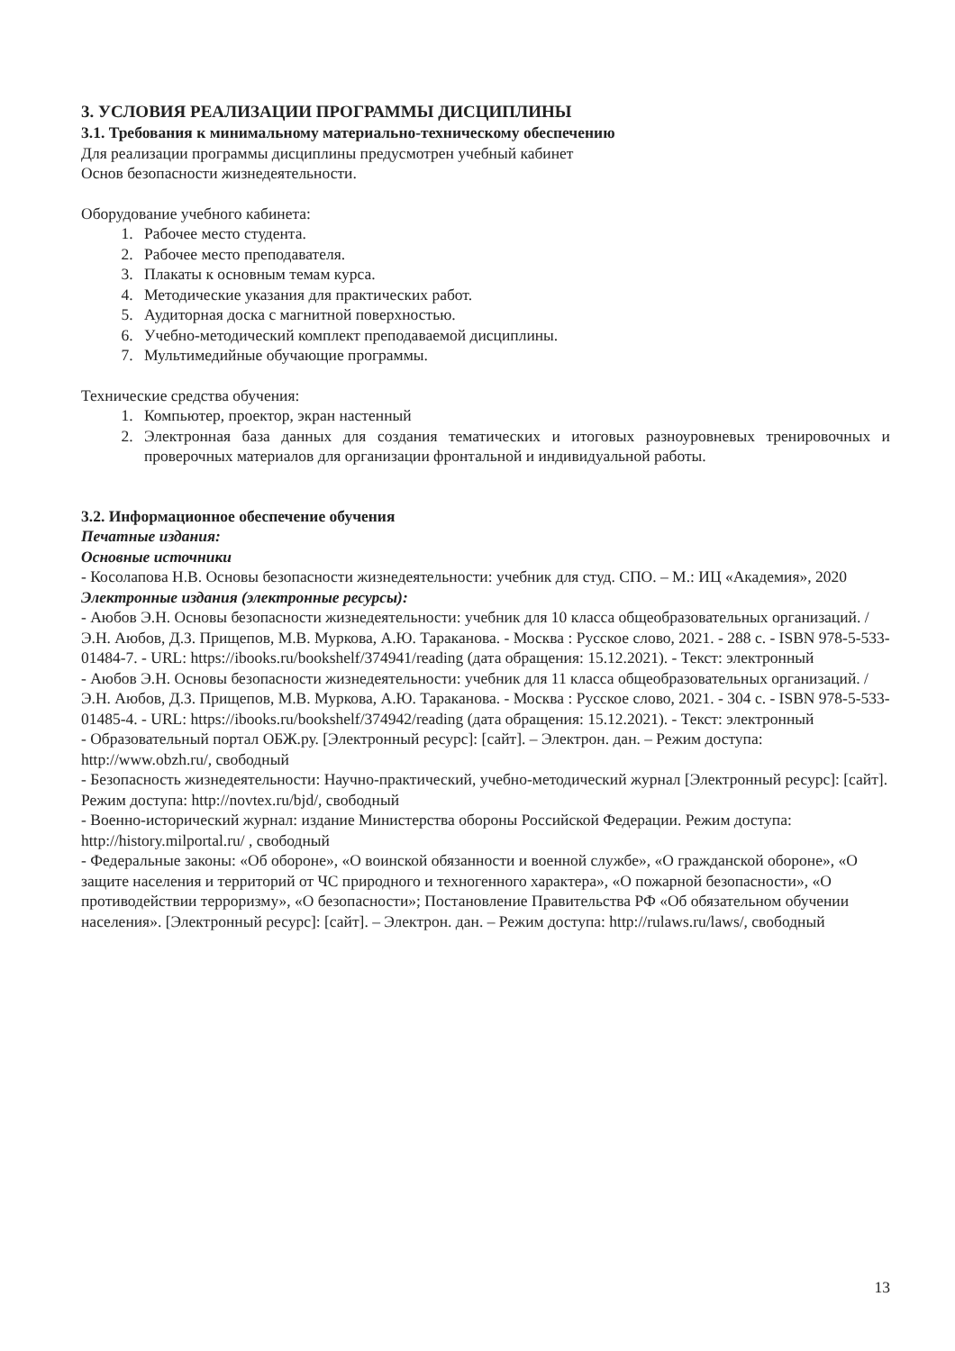3. УСЛОВИЯ РЕАЛИЗАЦИИ ПРОГРАММЫ ДИСЦИПЛИНЫ
3.1. Требования к минимальному материально-техническому обеспечению
Для реализации программы дисциплины предусмотрен учебный кабинет
Основ безопасности жизнедеятельности.
Оборудование учебного кабинета:
1. Рабочее место студента.
2. Рабочее место преподавателя.
3. Плакаты к основным темам курса.
4. Методические указания для практических работ.
5. Аудиторная доска с магнитной поверхностью.
6. Учебно-методический комплект преподаваемой дисциплины.
7. Мультимедийные обучающие программы.
Технические средства обучения:
1. Компьютер, проектор, экран настенный
2. Электронная база данных для создания тематических и итоговых разноуровневых тренировочных и проверочных материалов для организации фронтальной и индивидуальной работы.
3.2. Информационное обеспечение обучения
Печатные издания:
Основные источники
- Косолапова Н.В. Основы безопасности жизнедеятельности: учебник для студ. СПО. – М.: ИЦ «Академия», 2020
Электронные издания (электронные ресурсы):
- Аюбов Э.Н. Основы безопасности жизнедеятельности: учебник для 10 класса общеобразовательных организаций. / Э.Н. Аюбов, Д.З. Прищепов, М.В. Муркова, А.Ю. Тараканова. - Москва : Русское слово, 2021. - 288 с. - ISBN 978-5-533-01484-7. - URL: https://ibooks.ru/bookshelf/374941/reading (дата обращения: 15.12.2021). - Текст: электронный
- Аюбов Э.Н. Основы безопасности жизнедеятельности: учебник для 11 класса общеобразовательных организаций. / Э.Н. Аюбов, Д.З. Прищепов, М.В. Муркова, А.Ю. Тараканова. - Москва : Русское слово, 2021. - 304 с. - ISBN 978-5-533-01485-4. - URL: https://ibooks.ru/bookshelf/374942/reading (дата обращения: 15.12.2021). - Текст: электронный
- Образовательный портал ОБЖ.ру. [Электронный ресурс]: [сайт]. – Электрон. дан. – Режим доступа: http://www.obzh.ru/, свободный
- Безопасность жизнедеятельности: Научно-практический, учебно-методический журнал [Электронный ресурс]: [сайт]. Режим доступа: http://novtex.ru/bjd/, свободный
- Военно-исторический журнал: издание Министерства обороны Российской Федерации. Режим доступа: http://history.milportal.ru/ , свободный
- Федеральные законы: «Об обороне», «О воинской обязанности и военной службе», «О гражданской обороне», «О защите населения и территорий от ЧС природного и техногенного характера», «О пожарной безопасности», «О противодействии терроризму», «О безопасности»; Постановление Правительства РФ «Об обязательном обучении населения». [Электронный ресурс]: [сайт]. – Электрон. дан. – Режим доступа: http://rulaws.ru/laws/, свободный
13